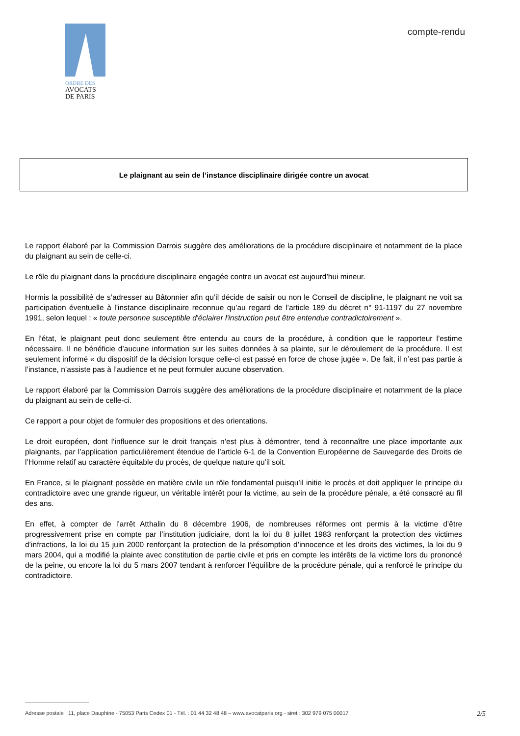ORDRE DES
AVOCATS
DE PARIS
compte-rendu
Le plaignant au sein de l’instance disciplinaire dirigée contre un avocat
Le rapport élaboré par la Commission Darrois suggère des améliorations de la procédure disciplinaire et notamment de la place du plaignant au sein de celle-ci.
Le rôle du plaignant dans la procédure disciplinaire engagée contre un avocat est aujourd’hui mineur.
Hormis la possibilité de s’adresser au Bâtonnier afin qu’il décide de saisir ou non le Conseil de discipline, le plaignant ne voit sa participation éventuelle à l’instance disciplinaire reconnue qu’au regard de l’article 189 du décret n° 91-1197 du 27 novembre 1991, selon lequel : « toute personne susceptible d'éclairer l'instruction peut être entendue contradictoirement ».
En l’état, le plaignant peut donc seulement être entendu au cours de la procédure, à condition que le rapporteur l’estime nécessaire. Il ne bénéficie d’aucune information sur les suites données à sa plainte, sur le déroulement de la procédure. Il est seulement informé « du dispositif de la décision lorsque celle-ci est passé en force de chose jugée ». De fait, il n’est pas partie à l’instance, n’assiste pas à l’audience et ne peut formuler aucune observation.
Le rapport élaboré par la Commission Darrois suggère des améliorations de la procédure disciplinaire et notamment de la place du plaignant au sein de celle-ci.
Ce rapport a pour objet de formuler des propositions et des orientations.
Le droit européen, dont l’influence sur le droit français n’est plus à démontrer, tend à reconnaître une place importante aux plaignants, par l’application particulièrement étendue de l’article 6-1 de la Convention Européenne de Sauvegarde des Droits de l’Homme relatif au caractère équitable du procès, de quelque nature qu’il soit.
En France, si le plaignant possède en matière civile un rôle fondamental puisqu’il initie le procès et doit appliquer le principe du contradictoire avec une grande rigueur, un véritable intérêt pour la victime, au sein de la procédure pénale, a été consacré au fil des ans.
En effet, à compter de l’arrêt Atthalin du 8 décembre 1906, de nombreuses réformes ont permis à la victime d’être progressivement prise en compte par l’institution judiciaire, dont la loi du 8 juillet 1983 renforçant la protection des victimes d’infractions, la loi du 15 juin 2000 renforçant la protection de la présomption d’innocence et les droits des victimes, la loi du 9 mars 2004, qui a modifié la plainte avec constitution de partie civile et pris en compte les intérêts de la victime lors du prononcé de la peine, ou encore la loi du 5 mars 2007 tendant à renforcer l’équilibre de la procédure pénale, qui a renforcé le principe du contradictoire.
Adresse postale : 11, place Dauphine - 75053 Paris Cedex 01 - Tél. : 01 44 32 48 48 – www.avocatparis.org - siret : 302 979 075 00017 2/5